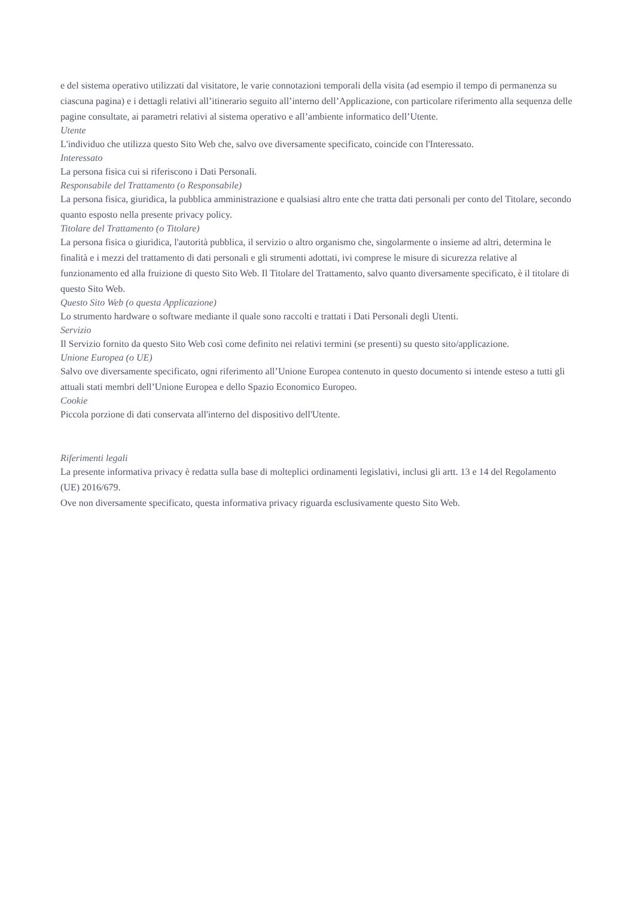e del sistema operativo utilizzati dal visitatore, le varie connotazioni temporali della visita (ad esempio il tempo di permanenza su ciascuna pagina) e i dettagli relativi all’itinerario seguito all’interno dell’Applicazione, con particolare riferimento alla sequenza delle pagine consultate, ai parametri relativi al sistema operativo e all’ambiente informatico dell’Utente.
Utente
L'individuo che utilizza questo Sito Web che, salvo ove diversamente specificato, coincide con l'Interessato.
Interessato
La persona fisica cui si riferiscono i Dati Personali.
Responsabile del Trattamento (o Responsabile)
La persona fisica, giuridica, la pubblica amministrazione e qualsiasi altro ente che tratta dati personali per conto del Titolare, secondo quanto esposto nella presente privacy policy.
Titolare del Trattamento (o Titolare)
La persona fisica o giuridica, l'autorità pubblica, il servizio o altro organismo che, singolarmente o insieme ad altri, determina le finalità e i mezzi del trattamento di dati personali e gli strumenti adottati, ivi comprese le misure di sicurezza relative al funzionamento ed alla fruizione di questo Sito Web. Il Titolare del Trattamento, salvo quanto diversamente specificato, è il titolare di questo Sito Web.
Questo Sito Web (o questa Applicazione)
Lo strumento hardware o software mediante il quale sono raccolti e trattati i Dati Personali degli Utenti.
Servizio
Il Servizio fornito da questo Sito Web così come definito nei relativi termini (se presenti) su questo sito/applicazione.
Unione Europea (o UE)
Salvo ove diversamente specificato, ogni riferimento all’Unione Europea contenuto in questo documento si intende esteso a tutti gli attuali stati membri dell’Unione Europea e dello Spazio Economico Europeo.
Cookie
Piccola porzione di dati conservata all'interno del dispositivo dell'Utente.
Riferimenti legali
La presente informativa privacy è redatta sulla base di molteplici ordinamenti legislativi, inclusi gli artt. 13 e 14 del Regolamento (UE) 2016/679.
Ove non diversamente specificato, questa informativa privacy riguarda esclusivamente questo Sito Web.